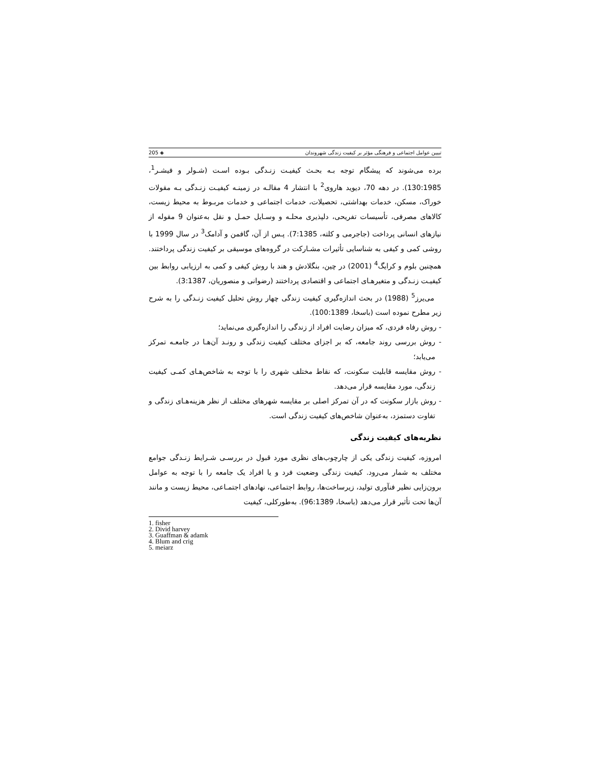تبیین عوامل اجتماعی و فرهنگی مؤثر بر کیفیت زندگی شهروندان ◈ 205
برده می‌شوند که پیشگام توجه بـه بحـث کیفیـت زنـدگی بـوده اسـت (شـولر و فیشـر<sup>1</sup>، 130:1985). در دهه 70، دیوید هاروی<sup>2</sup> با انتشار 4 مقالـه در زمینـه کیفیـت زنـدگی بـه مقولات خوراک، مسکن، خدمات بهداشتی، تحصیلات، خدمات اجتماعی و خدمات مربـوط به محیط زیست، کالاهای مصرفی، تأسیسات تفریحی، دلپذیری محلـه و وسـایل حمـل و نقل به‌عنوان 9 مقوله از نیازهای انسانی پرداخت (جاجرمی و کلته، 7:1385). پـس از آن، گافمن و آدامک<sup>3</sup> در سال 1999 با روشی کمی و کیفی به شناسایی تأثیرات مشـارکت در گروه‌های موسیقی بر کیفیت زندگی پرداختند. همچنین بلوم و کرایگ<sup>4</sup> (2001) در چین، بنگلادش و هند با روش کیفی و کمی به ارزیابی روابط بین کیفیـت زنـدگی و متغیرهـای اجتماعی و اقتصادی پرداختند (رضوانی و منصوریان، 3:1387).
می‌یرز<sup>5</sup> (1988) در بحث اندازه‌گیری کیفیت زندگی چهار روش تحلیل کیفیت زنـدگی را به شرح زیر مطرح نموده است (باسخا، 100:1389).
- روش رفاه فردی، که میزان رضایت افراد از زندگی را اندازه‌گیری می‌نماید؛
- روش بررسی روند جامعه، که بر اجزای مختلف کیفیت زندگی و رونـد آن‌هـا در جامعـه تمرکز می‌یابد؛
- روش مقایسه قابلیت سکونت، که نقاط مختلف شهری را با توجه به شاخص‌هـای کمـی کیفیت زندگی، مورد مقایسه قرار می‌دهد.
- روش بازار سکونت که در آن تمرکز اصلی بر مقایسه شهرهای مختلف از نظر هزینه‌هـای زندگی و تفاوت دستمزد، به‌عنوان شاخص‌های کیفیت زندگی است.
نظریه‌های کیفیت زندگی
امروزه، کیفیت زندگی یکی از چارچوب‌های نظری مورد قبول در بررسـی شـرایط زنـدگی جوامع مختلف به شمار می‌رود. کیفیت زندگی وضعیت فرد و یا افراد یک جامعه را با توجه به عوامل برون‌زایی نظیر فنآوری تولید، زیرساخت‌ها، روابط اجتماعی، نهادهای اجتمـاعی، محیط زیست و مانند آن‌ها تحت تأثیر قرار می‌دهد (باسخا، 96:1389). به‌طورکلی، کیفیت
1. fisher
2. Divid harvey
3. Guaffman & adamk
4. Blum and crig
5. meiarz